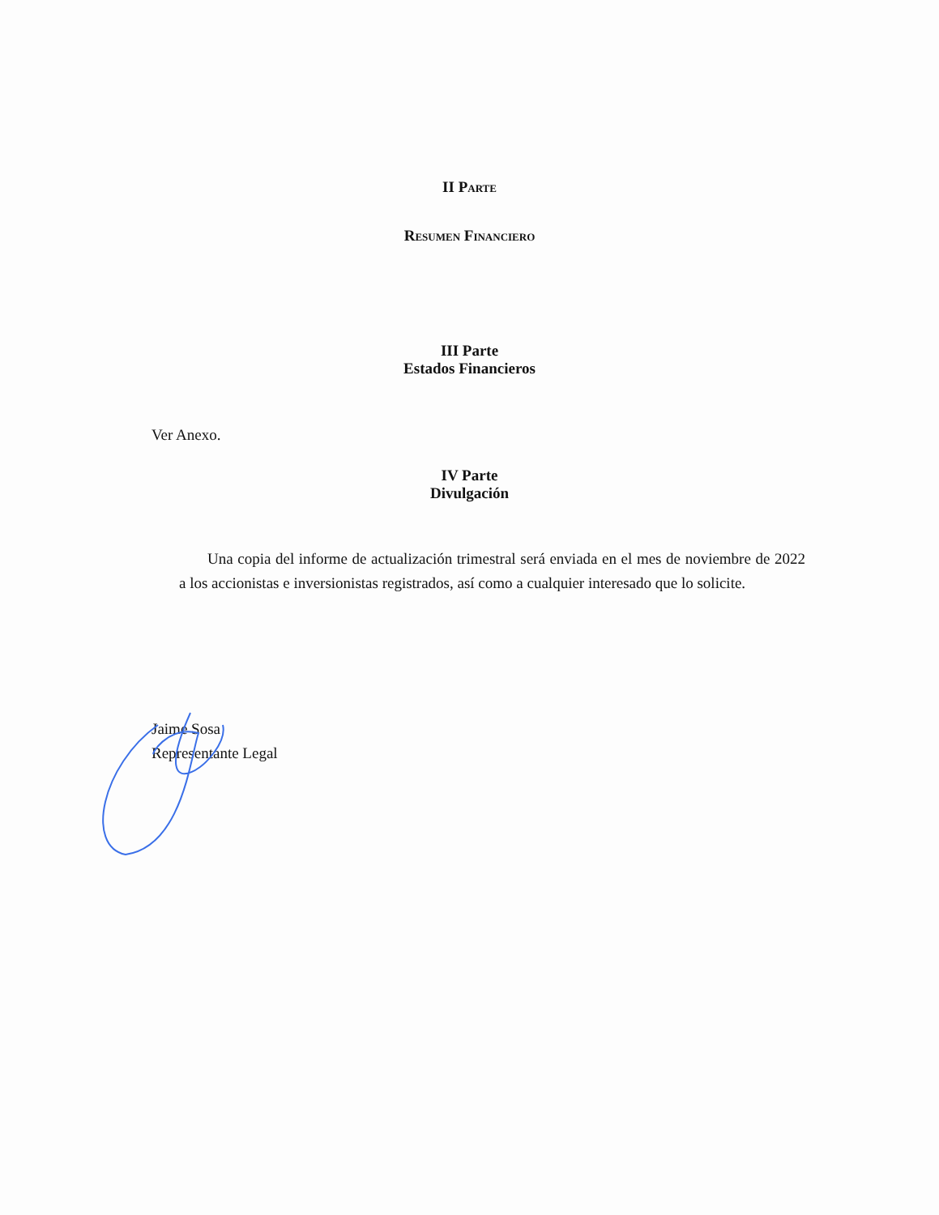II Parte
Resumen Financiero
III Parte
Estados Financieros
Ver Anexo.
IV Parte
Divulgación
Una copia del informe de actualización trimestral será enviada en el mes de noviembre de 2022 a los accionistas e inversionistas registrados, así como a cualquier interesado que lo solicite.
Jaime Sosa
Representante Legal